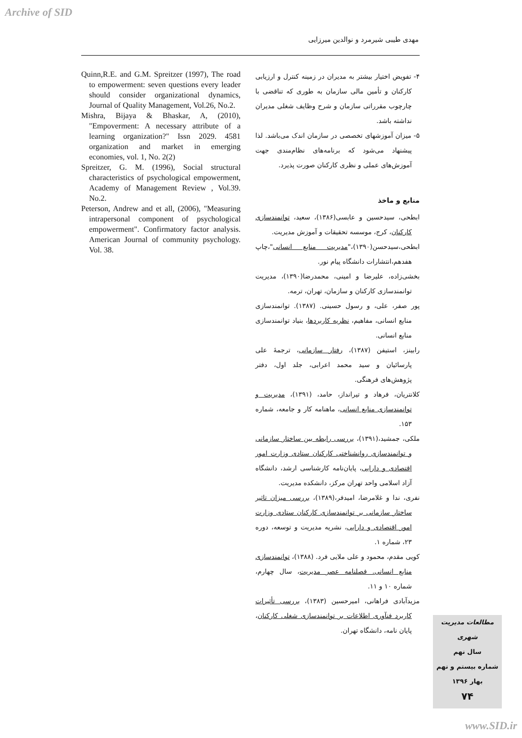Archive of SID
مهدی طیبی شیرمرد و نوالدین میرزایی
۴- تفویض اختیار بیشتر به مدیران در زمینه کنترل و ارزیابی کارکنان و تأمین مالی سازمان به طوری که تناقضی با چارچوب مقرراتی سازمان و شرح وظایف شغلی مدیران نداشته باشد.
۵- میزان آموزشهای تخصصی در سازمان اندک می‌باشد. لذا پیشنهاد می‌شود که برنامه‌های نظام‌مندی جهت آموزش‌های عملی و نظری کارکنان صورت پذیرد.
منابع و ماخذ
ابطحی، سیدحسین و عابسی(۱۳۸۶)، سعید، توانمندسازی کارکنان، کرج، موسسه تحقیقات و آموزش مدیریت.
ابطحی،سیدحسن(۱۳۹۰)،"مدیریت منابع انسانی"،چاپ هفدهم،انتشارات دانشگاه پیام نور.
بخشی‌زاده، علیرضا و امینی، محمدرضا(۱۳۹۰)، مدیریت توانمندسازی کارکنان و سازمان، تهران، ترمه.
پور صفر، علی، و رسول حسینی. (۱۳۸۷). توانمندسازی منابع انسانی، مفاهیم، نظریه کاربردها، بنیاد توانمندسازی منابع انسانی.
رابینز، استیفن (۱۳۸۷)، رفتار سازمانی، ترجمۀ علی پارسائیان و سید محمد اعرابی، جلد اول، دفتر پژوهش‌های فرهنگی.
کلانتریان، فرهاد و تیرانداز، حامد، (۱۳۹۱)، مدیریت و توانمندسازی منابع انسانی، ماهنامه کار و جامعه، شماره ۱۵۳.
ملکی، جمشید،(۱۳۹۱)، بررسی رابطه بین ساختار سازمانی و توانمندسازی روانشناختی کارکنان ستادی وزارت امور اقتصادی و دارایی، پایان‌نامه کارشناسی ارشد، دانشگاه آزاد اسلامی واحد تهران مرکز، دانشکده مدیریت.
نفری، ندا و غلامرضا، امیدفر،(۱۳۸۹)، بررسی میزان تاثیر ساختار سازمانی بر توانمندسازی کارکنان ستادی وزارت امور اقتصادی و دارایی، نشریه مدیریت و توسعه، دوره ۲۳، شماره ۱.
کویی مقدم، محمود و علی ملایی فرد. (۱۳۸۸)، توانمندسازی منابع انسانی. فصلنامه عصر مدیریت، سال چهارم، شماره ۱۰ و ۱۱.
مزیدآبادی فراهانی، امیرحسین (۱۳۸۳)، بررسی تأثیرات کاربرد فنآوری اطلاعات بر توانمندسازی شغلی کارکنان، پایان نامه، دانشگاه تهران.
Quinn,R.E. and G.M. Spreitzer (1997), The road to empowerment: seven questions every leader should consider organizational dynamics, Journal of Quality Management, Vol.26, No.2.
Mishra, Bijaya & Bhaskar, A, (2010), "Empoverment: A necessary attribute of a learning organization?" Issn 2029. 4581 organization and market in emerging economies, vol. 1, No. 2(2)
Spreitzer, G. M. (1996), Social structural characteristics of psychological empowerment, Academy of Management Review , Vol.39. No.2.
Peterson, Andrew and et all, (2006), "Measuring intrapersonal component of psychological empowerment". Confirmatory factor analysis. American Journal of community psychology. Vol. 38.
مطالعات مدیریت شهری
سال نهم
شماره بیستم و نهم
بهار ۱۳۹۶
۷۴
www.SID.ir